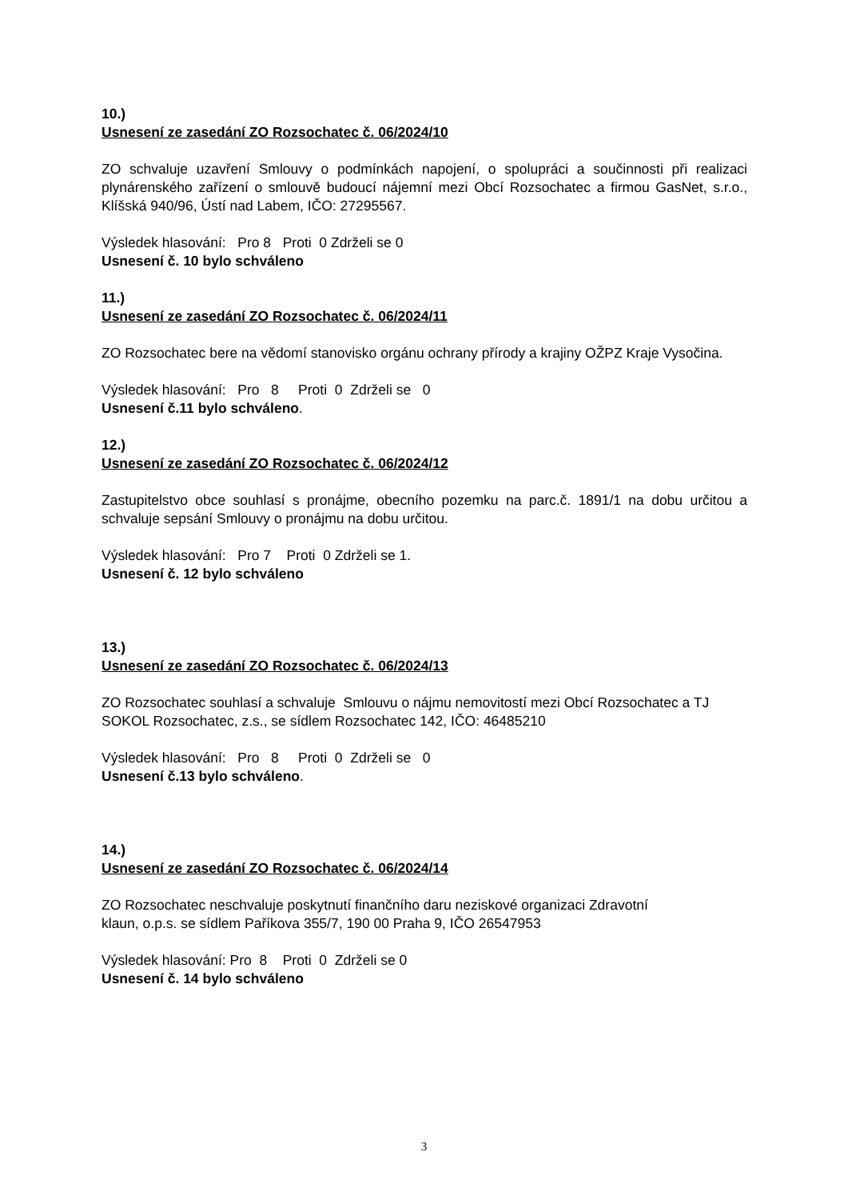10.)
Usnesení ze zasedání ZO Rozsochatec č. 06/2024/10
ZO schvaluje uzavření Smlouvy o podmínkách napojení, o spolupráci a součinnosti při realizaci plynárenského zařízení o smlouvě budoucí nájemní mezi Obcí Rozsochatec a firmou GasNet, s.r.o., Klíšská 940/96, Ústí nad Labem, IČO: 27295567.
Výsledek hlasování: Pro 8 Proti 0 Zdrželi se 0
Usnesení č. 10 bylo schváleno
11.)
Usnesení ze zasedání ZO Rozsochatec č. 06/2024/11
ZO Rozsochatec bere na vědomí stanovisko orgánu ochrany přírody a krajiny OŽPZ Kraje Vysočina.
Výsledek hlasování: Pro 8 Proti 0 Zdrželi se 0
Usnesení č.11 bylo schváleno.
12.)
Usnesení ze zasedání ZO Rozsochatec č. 06/2024/12
Zastupitelstvo obce souhlasí s pronájme, obecního pozemku na parc.č. 1891/1 na dobu určitou a schvaluje sepsání Smlouvy o pronájmu na dobu určitou.
Výsledek hlasování: Pro 7 Proti 0 Zdrželi se 1.
Usnesení č. 12 bylo schváleno
13.)
Usnesení ze zasedání ZO Rozsochatec č. 06/2024/13
ZO Rozsochatec souhlasí a schvaluje Smlouvu o nájmu nemovitostí mezi Obcí Rozsochatec a TJ SOKOL Rozsochatec, z.s., se sídlem Rozsochatec 142, IČO: 46485210
Výsledek hlasování: Pro 8 Proti 0 Zdrželi se 0
Usnesení č.13 bylo schváleno.
14.)
Usnesení ze zasedání ZO Rozsochatec č. 06/2024/14
ZO Rozsochatec neschvaluje poskytnutí finančního daru neziskové organizaci Zdravotní
klaun, o.p.s. se sídlem Paříkova 355/7, 190 00 Praha 9, IČO 26547953
Výsledek hlasování: Pro 8 Proti 0 Zdrželi se 0
Usnesení č. 14 bylo schváleno
3